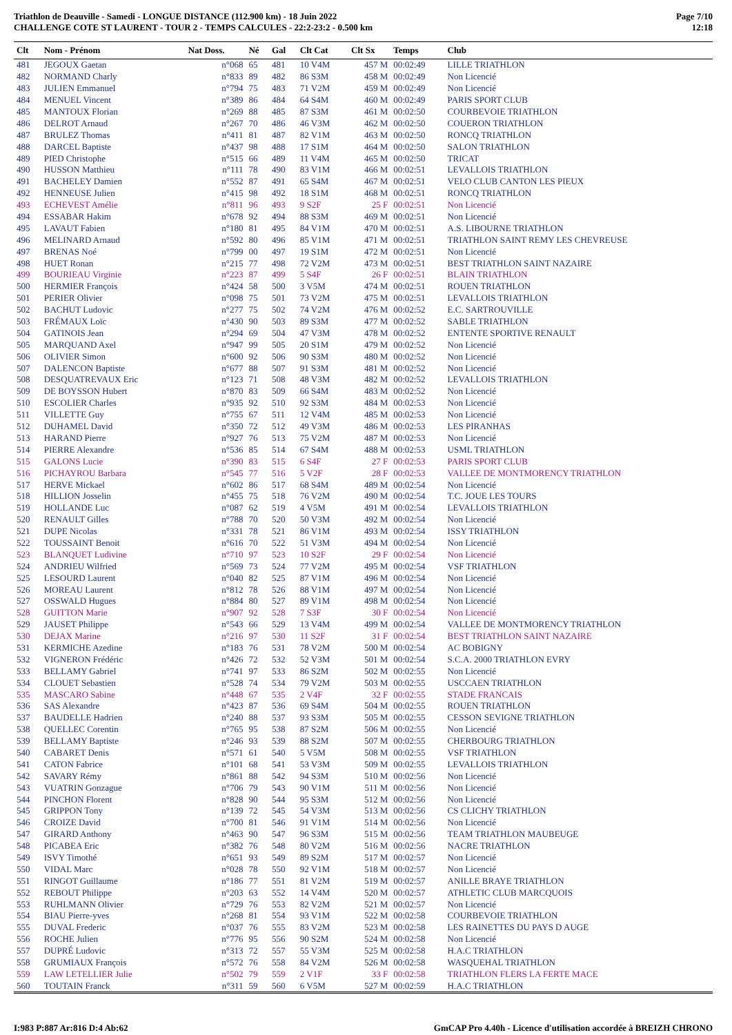Triathlon de Deauville - Samedi - LONGUE DISTANCE (112.900 km) - 18 Juin 2022
CHALLENGE COTE ST LAURENT - TOUR 2 - TEMPS CALCULES - 22:2-23:2 - 0.500 km
Page 7/10
12:18
| Clt | Nom - Prénom | Nat Doss. | Né | Gal | Clt Cat | Clt Sx | Temps | Club |
| --- | --- | --- | --- | --- | --- | --- | --- | --- |
| 481 | JEGOUX Gaetan | n°068 | 65 | 481 | 10 V4M | 457 M | 00:02:49 | LILLE TRIATHLON |
| 482 | NORMAND Charly | n°833 | 89 | 482 | 86 S3M | 458 M | 00:02:49 | Non Licencié |
| 483 | JULIEN Emmanuel | n°794 | 75 | 483 | 71 V2M | 459 M | 00:02:49 | Non Licencié |
| 484 | MENUEL Vincent | n°389 | 86 | 484 | 64 S4M | 460 M | 00:02:49 | PARIS SPORT CLUB |
| 485 | MANTOUX Florian | n°269 | 88 | 485 | 87 S3M | 461 M | 00:02:50 | COURBEVOIE TRIATHLON |
| 486 | DELROT Arnaud | n°267 | 70 | 486 | 46 V3M | 462 M | 00:02:50 | COUERON TRIATHLON |
| 487 | BRULEZ Thomas | n°411 | 81 | 487 | 82 V1M | 463 M | 00:02:50 | RONCQ TRIATHLON |
| 488 | DARCEL Baptiste | n°437 | 98 | 488 | 17 S1M | 464 M | 00:02:50 | SALON TRIATHLON |
| 489 | PIED Christophe | n°515 | 66 | 489 | 11 V4M | 465 M | 00:02:50 | TRICAT |
| 490 | HUSSON Matthieu | n°111 | 78 | 490 | 83 V1M | 466 M | 00:02:51 | LEVALLOIS TRIATHLON |
| 491 | BACHELEY Damien | n°552 | 87 | 491 | 65 S4M | 467 M | 00:02:51 | VELO CLUB CANTON LES PIEUX |
| 492 | HENNEUSE Julien | n°415 | 98 | 492 | 18 S1M | 468 M | 00:02:51 | RONCQ TRIATHLON |
| 493 | ECHEVEST Amélie | n°811 | 96 | 493 | 9 S2F | 25 F | 00:02:51 | Non Licencié |
| 494 | ESSABAR Hakim | n°678 | 92 | 494 | 88 S3M | 469 M | 00:02:51 | Non Licencié |
| 495 | LAVAUT Fabien | n°180 | 81 | 495 | 84 V1M | 470 M | 00:02:51 | A.S. LIBOURNE TRIATHLON |
| 496 | MELINARD Arnaud | n°592 | 80 | 496 | 85 V1M | 471 M | 00:02:51 | TRIATHLON SAINT REMY LES CHEVREUSE |
| 497 | BRENAS Noé | n°799 | 00 | 497 | 19 S1M | 472 M | 00:02:51 | Non Licencié |
| 498 | HUET Ronan | n°215 | 77 | 498 | 72 V2M | 473 M | 00:02:51 | BEST TRIATHLON SAINT NAZAIRE |
| 499 | BOURIEAU Virginie | n°223 | 87 | 499 | 5 S4F | 26 F | 00:02:51 | BLAIN TRIATHLON |
| 500 | HERMIER François | n°424 | 58 | 500 | 3 V5M | 474 M | 00:02:51 | ROUEN TRIATHLON |
| 501 | PERIER Olivier | n°098 | 75 | 501 | 73 V2M | 475 M | 00:02:51 | LEVALLOIS TRIATHLON |
| 502 | BACHUT Ludovic | n°277 | 75 | 502 | 74 V2M | 476 M | 00:02:52 | E.C. SARTROUVILLE |
| 503 | FRÉMAUX Loïc | n°430 | 90 | 503 | 89 S3M | 477 M | 00:02:52 | SABLE TRIATHLON |
| 504 | GATINOIS Jean | n°294 | 69 | 504 | 47 V3M | 478 M | 00:02:52 | ENTENTE SPORTIVE RENAULT |
| 505 | MARQUAND Axel | n°947 | 99 | 505 | 20 S1M | 479 M | 00:02:52 | Non Licencié |
| 506 | OLIVIER Simon | n°600 | 92 | 506 | 90 S3M | 480 M | 00:02:52 | Non Licencié |
| 507 | DALENCON Baptiste | n°677 | 88 | 507 | 91 S3M | 481 M | 00:02:52 | Non Licencié |
| 508 | DESQUATREVAUX Eric | n°123 | 71 | 508 | 48 V3M | 482 M | 00:02:52 | LEVALLOIS TRIATHLON |
| 509 | DE BOYSSON Hubert | n°870 | 83 | 509 | 66 S4M | 483 M | 00:02:52 | Non Licencié |
| 510 | ESCOLIER Charles | n°935 | 92 | 510 | 92 S3M | 484 M | 00:02:53 | Non Licencié |
| 511 | VILLETTE Guy | n°755 | 67 | 511 | 12 V4M | 485 M | 00:02:53 | Non Licencié |
| 512 | DUHAMEL David | n°350 | 72 | 512 | 49 V3M | 486 M | 00:02:53 | LES PIRANHAS |
| 513 | HARAND Pierre | n°927 | 76 | 513 | 75 V2M | 487 M | 00:02:53 | Non Licencié |
| 514 | PIERRE Alexandre | n°536 | 85 | 514 | 67 S4M | 488 M | 00:02:53 | USML TRIATHLON |
| 515 | GALONS Lucie | n°390 | 83 | 515 | 6 S4F | 27 F | 00:02:53 | PARIS SPORT CLUB |
| 516 | PICHAYROU Barbara | n°545 | 77 | 516 | 5 V2F | 28 F | 00:02:53 | VALLEE DE MONTMORENCY TRIATHLON |
| 517 | HERVE Mickael | n°602 | 86 | 517 | 68 S4M | 489 M | 00:02:54 | Non Licencié |
| 518 | HILLION Josselin | n°455 | 75 | 518 | 76 V2M | 490 M | 00:02:54 | T.C. JOUE LES TOURS |
| 519 | HOLLANDE Luc | n°087 | 62 | 519 | 4 V5M | 491 M | 00:02:54 | LEVALLOIS TRIATHLON |
| 520 | RENAULT Gilles | n°788 | 70 | 520 | 50 V3M | 492 M | 00:02:54 | Non Licencié |
| 521 | DUPE Nicolas | n°331 | 78 | 521 | 86 V1M | 493 M | 00:02:54 | ISSY TRIATHLON |
| 522 | TOUSSAINT Benoit | n°616 | 70 | 522 | 51 V3M | 494 M | 00:02:54 | Non Licencié |
| 523 | BLANQUET Ludivine | n°710 | 97 | 523 | 10 S2F | 29 F | 00:02:54 | Non Licencié |
| 524 | ANDRIEU Wilfried | n°569 | 73 | 524 | 77 V2M | 495 M | 00:02:54 | VSF TRIATHLON |
| 525 | LESOURD Laurent | n°040 | 82 | 525 | 87 V1M | 496 M | 00:02:54 | Non Licencié |
| 526 | MOREAU Laurent | n°812 | 78 | 526 | 88 V1M | 497 M | 00:02:54 | Non Licencié |
| 527 | OSSWALD Hugues | n°884 | 80 | 527 | 89 V1M | 498 M | 00:02:54 | Non Licencié |
| 528 | GUITTON Marie | n°907 | 92 | 528 | 7 S3F | 30 F | 00:02:54 | Non Licencié |
| 529 | JAUSET Philippe | n°543 | 66 | 529 | 13 V4M | 499 M | 00:02:54 | VALLEE DE MONTMORENCY TRIATHLON |
| 530 | DEJAX Marine | n°216 | 97 | 530 | 11 S2F | 31 F | 00:02:54 | BEST TRIATHLON SAINT NAZAIRE |
| 531 | KERMICHE Azedine | n°183 | 76 | 531 | 78 V2M | 500 M | 00:02:54 | AC BOBIGNY |
| 532 | VIGNERON Frédéric | n°426 | 72 | 532 | 52 V3M | 501 M | 00:02:54 | S.C.A. 2000 TRIATHLON EVRY |
| 533 | BELLAMY Gabriel | n°741 | 97 | 533 | 86 S2M | 502 M | 00:02:55 | Non Licencié |
| 534 | CLOUET Sebastien | n°528 | 74 | 534 | 79 V2M | 503 M | 00:02:55 | USCCAEN TRIATHLON |
| 535 | MASCARO Sabine | n°448 | 67 | 535 | 2 V4F | 32 F | 00:02:55 | STADE FRANCAIS |
| 536 | SAS Alexandre | n°423 | 87 | 536 | 69 S4M | 504 M | 00:02:55 | ROUEN TRIATHLON |
| 537 | BAUDELLE Hadrien | n°240 | 88 | 537 | 93 S3M | 505 M | 00:02:55 | CESSON SEVIGNE TRIATHLON |
| 538 | QUELLEC Corentin | n°765 | 95 | 538 | 87 S2M | 506 M | 00:02:55 | Non Licencié |
| 539 | BELLAMY Baptiste | n°246 | 93 | 539 | 88 S2M | 507 M | 00:02:55 | CHERBOURG TRIATHLON |
| 540 | CABARET Denis | n°571 | 61 | 540 | 5 V5M | 508 M | 00:02:55 | VSF TRIATHLON |
| 541 | CATON Fabrice | n°101 | 68 | 541 | 53 V3M | 509 M | 00:02:55 | LEVALLOIS TRIATHLON |
| 542 | SAVARY Rémy | n°861 | 88 | 542 | 94 S3M | 510 M | 00:02:56 | Non Licencié |
| 543 | VUATRIN Gonzague | n°706 | 79 | 543 | 90 V1M | 511 M | 00:02:56 | Non Licencié |
| 544 | PINCHON Florent | n°828 | 90 | 544 | 95 S3M | 512 M | 00:02:56 | Non Licencié |
| 545 | GRIPPON Tony | n°139 | 72 | 545 | 54 V3M | 513 M | 00:02:56 | CS CLICHY TRIATHLON |
| 546 | CROIZE David | n°700 | 81 | 546 | 91 V1M | 514 M | 00:02:56 | Non Licencié |
| 547 | GIRARD Anthony | n°463 | 90 | 547 | 96 S3M | 515 M | 00:02:56 | TEAM TRIATHLON MAUBEUGE |
| 548 | PICABEA Eric | n°382 | 76 | 548 | 80 V2M | 516 M | 00:02:56 | NACRE TRIATHLON |
| 549 | ISVY Timothé | n°651 | 93 | 549 | 89 S2M | 517 M | 00:02:57 | Non Licencié |
| 550 | VIDAL Marc | n°028 | 78 | 550 | 92 V1M | 518 M | 00:02:57 | Non Licencié |
| 551 | RINGOT Guillaume | n°186 | 77 | 551 | 81 V2M | 519 M | 00:02:57 | ANILLE BRAYE TRIATHLON |
| 552 | REBOUT Philippe | n°203 | 63 | 552 | 14 V4M | 520 M | 00:02:57 | ATHLETIC CLUB MARCQUOIS |
| 553 | RUHLMANN Olivier | n°729 | 76 | 553 | 82 V2M | 521 M | 00:02:57 | Non Licencié |
| 554 | BIAU Pierre-yves | n°268 | 81 | 554 | 93 V1M | 522 M | 00:02:58 | COURBEVOIE TRIATHLON |
| 555 | DUVAL Frederic | n°037 | 76 | 555 | 83 V2M | 523 M | 00:02:58 | LES RAINETTES DU PAYS D AUGE |
| 556 | ROCHE Julien | n°776 | 95 | 556 | 90 S2M | 524 M | 00:02:58 | Non Licencié |
| 557 | DUPRÉ Ludovic | n°313 | 72 | 557 | 55 V3M | 525 M | 00:02:58 | H.A.C TRIATHLON |
| 558 | GRUMIAUX François | n°572 | 76 | 558 | 84 V2M | 526 M | 00:02:58 | WASQUEHAL TRIATHLON |
| 559 | LAW LETELLIER Julie | n°502 | 79 | 559 | 2 V1F | 33 F | 00:02:58 | TRIATHLON FLERS LA FERTE MACE |
| 560 | TOUTAIN Franck | n°311 | 59 | 560 | 6 V5M | 527 M | 00:02:59 | H.A.C TRIATHLON |
I:983 P:887 Ar:816 D:4 Ab:62 GmCAP Pro 4.40h - Licence d'utilisation accordée à BREIZH CHRONO